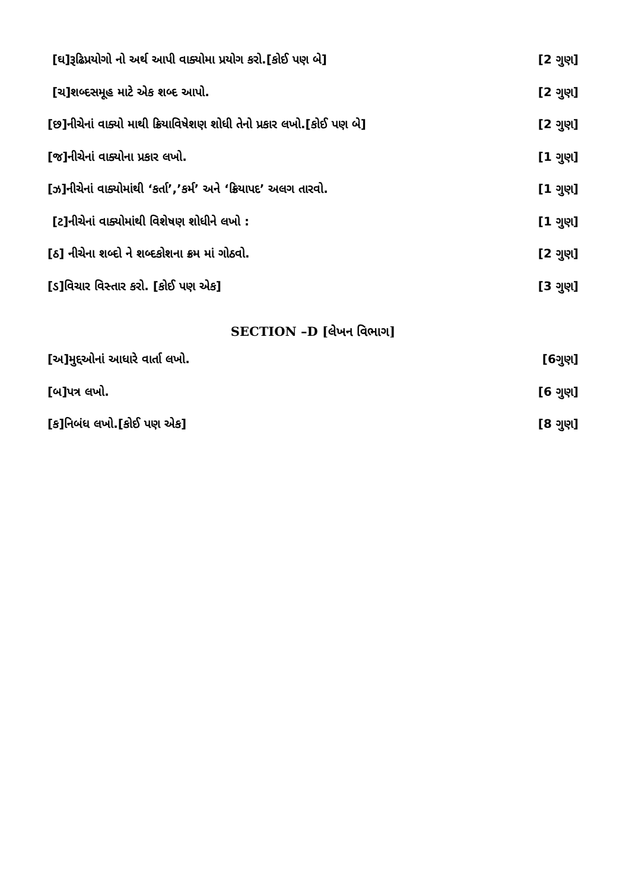[ઘ]રૂઢિપ્રયોગો નો અર્થ આપી વાક્યોમા પ્રયોગ કરો.[કોઈ પણ બે] [2 ગુણ]
[ચ]શબ્દસમૂહ માટે એક શબ્દ આપો. [2 ગુણ]
[છ]નીચેનાં વાક્યો માથી ક્રિયાવિષેશણ શોધી તેનો પ્રકાર લખો.[કોઈ પણ બે] [2 ગુણ]
[જ]નીચેનાં વાક્યોના પ્રકાર લખો. [1 ગુણ]
[ઝ]નીચેનાં વાક્યોમાંથી ‘કર્તા’,’કર્મ’ અને ‘ક્રિયાપદ’ અલગ તારવો. [1 ગુણ]
[ટ]નીચેનાં વાક્યોમાંથી વિશેષણ શોધીને લખો : [1 ગુણ]
[ઠ] નીચેના શબ્દો ને શબ્દકોશના ક્રમ માં ગોઠવો. [2 ગુણ]
[ડ]વિચાર વિસ્તાર કરો. [કોઈ પણ એક] [3 ગુણ]
SECTION –D [લેખન વિભાગ]
[અ]મુદ્દઓનાં આધારે વાર્તા લખો. [6ગુણ]
[બ]પત્ર લખો. [6 ગુણ]
[ક]નિબંધ લખો.[કોઈ પણ એક] [8 ગુણ]